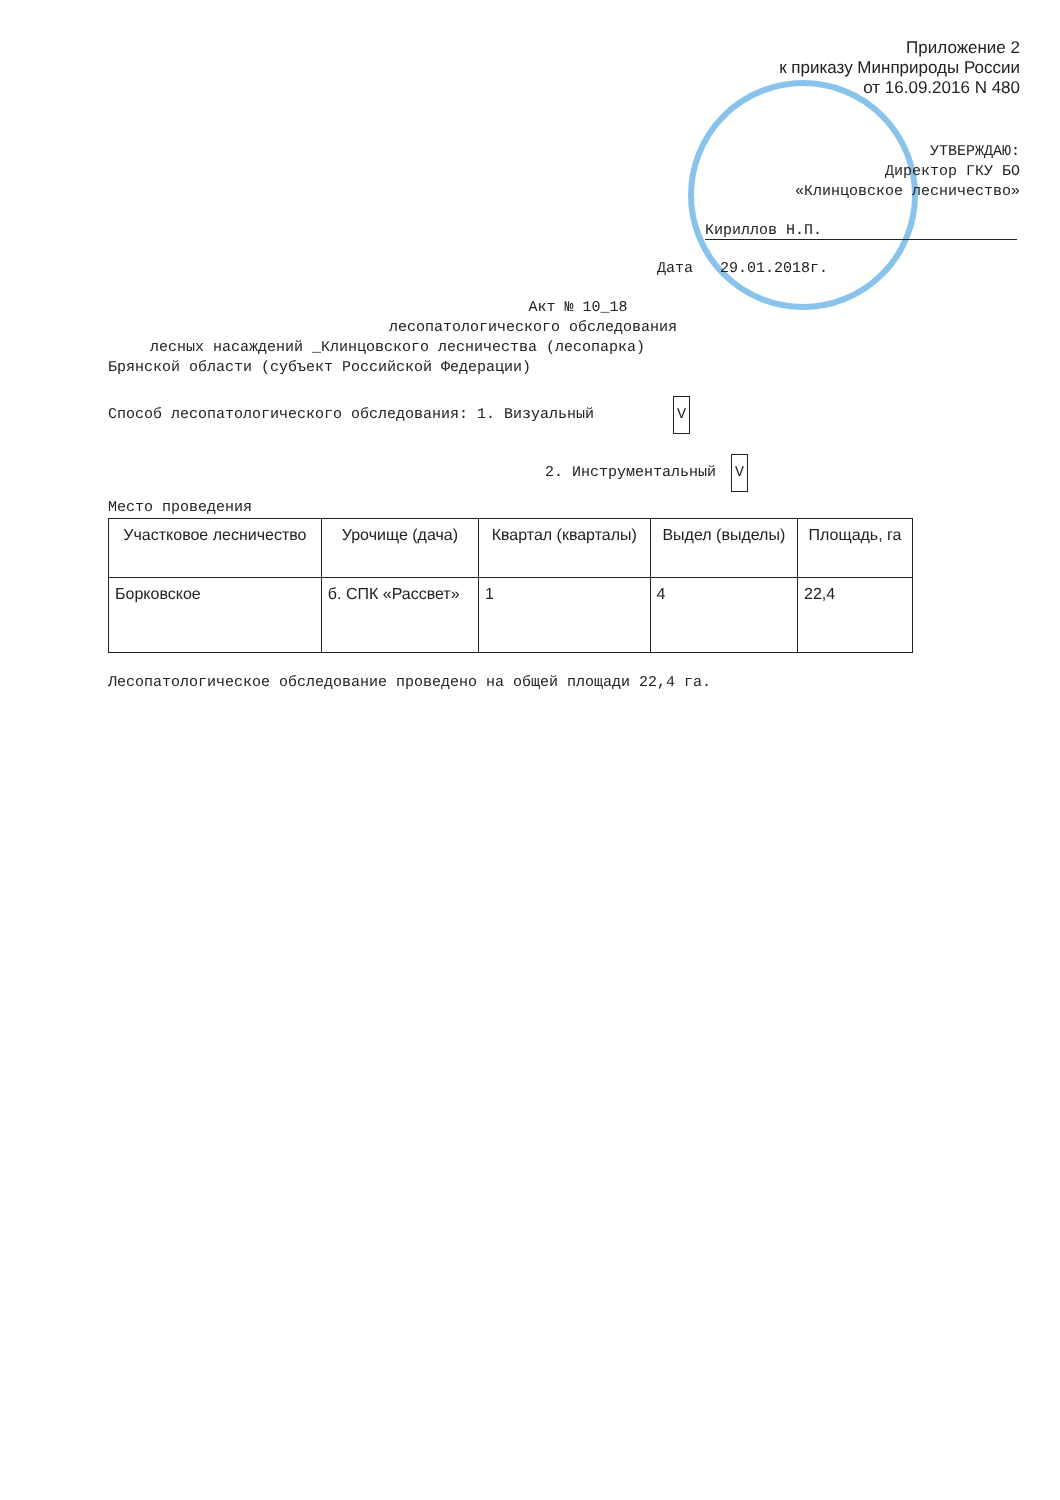Приложение 2
к приказу Минприроды России
от 16.09.2016 N 480
УТВЕРЖДАЮ:
Директор ГКУ БО
«Клинцовское лесничество»
Кириллов Н.П.
Дата 29.01.2018г.
Акт № 10_18
лесопатологического обследования
лесных насаждений _Клинцовского лесничества (лесопарка)
Брянской области (субъект Российской Федерации)
Способ лесопатологического обследования: 1. Визуальный V
2. Инструментальный V
Место проведения
| Участковое лесничество | Урочище (дача) | Квартал (кварталы) | Выдел (выделы) | Площадь, га |
| --- | --- | --- | --- | --- |
| Борковское | б. СПК «Рассвет» | 1 | 4 | 22,4 |
Лесопатологическое обследование проведено на общей площади 22,4 га.